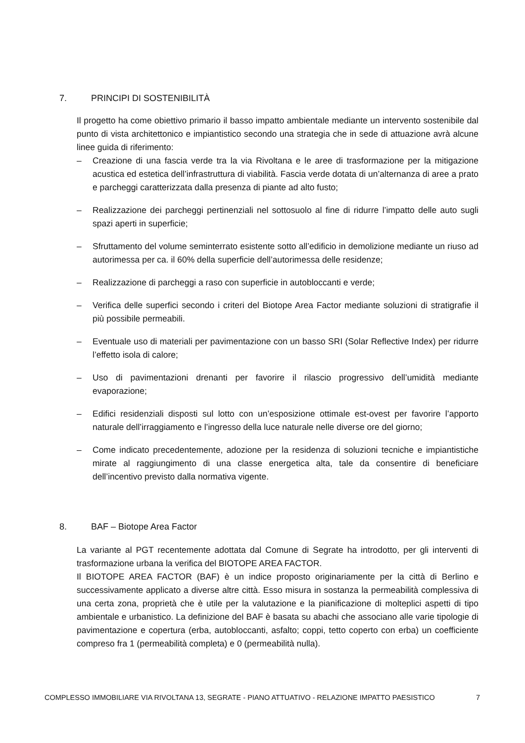7. PRINCIPI DI SOSTENIBILITÀ
Il progetto ha come obiettivo primario il basso impatto ambientale mediante un intervento sostenibile dal punto di vista architettonico e impiantistico secondo una strategia che in sede di attuazione avrà alcune linee guida di riferimento:
– Creazione di una fascia verde tra la via Rivoltana e le aree di trasformazione per la mitigazione acustica ed estetica dell’infrastruttura di viabilità. Fascia verde dotata di un’alternanza di aree a prato e parcheggi caratterizzata dalla presenza di piante ad alto fusto;
– Realizzazione dei parcheggi pertinenziali nel sottosuolo al fine di ridurre l’impatto delle auto sugli spazi aperti in superficie;
– Sfruttamento del volume seminterrato esistente sotto all’edificio in demolizione mediante un riuso ad autorimessa per ca. il 60% della superficie dell’autorimessa delle residenze;
– Realizzazione di parcheggi a raso con superficie in autobloccanti e verde;
– Verifica delle superfici secondo i criteri del Biotope Area Factor mediante soluzioni di stratigrafie il più possibile permeabili.
– Eventuale uso di materiali per pavimentazione con un basso SRI (Solar Reflective Index) per ridurre l’effetto isola di calore;
– Uso di pavimentazioni drenanti per favorire il rilascio progressivo dell’umidità mediante evaporazione;
– Edifici residenziali disposti sul lotto con un’esposizione ottimale est-ovest per favorire l’apporto naturale dell’irraggiamento e l’ingresso della luce naturale nelle diverse ore del giorno;
– Come indicato precedentemente, adozione per la residenza di soluzioni tecniche e impiantistiche mirate al raggiungimento di una classe energetica alta, tale da consentire di beneficiare dell’incentivo previsto dalla normativa vigente.
8. BAF – Biotope Area Factor
La variante al PGT recentemente adottata dal Comune di Segrate ha introdotto, per gli interventi di trasformazione urbana la verifica del BIOTOPE AREA FACTOR.
Il BIOTOPE AREA FACTOR (BAF) è un indice proposto originariamente per la città di Berlino e successivamente applicato a diverse altre città. Esso misura in sostanza la permeabilità complessiva di una certa zona, proprietà che è utile per la valutazione e la pianificazione di molteplici aspetti di tipo ambientale e urbanistico. La definizione del BAF è basata su abachi che associano alle varie tipologie di pavimentazione e copertura (erba, autobloccanti, asfalto; coppi, tetto coperto con erba) un coefficiente compreso fra 1 (permeabilità completa) e 0 (permeabilità nulla).
COMPLESSO IMMOBILIARE VIA RIVOLTANA 13, SEGRATE - PIANO ATTUATIVO - RELAZIONE IMPATTO PAESISTICO 7